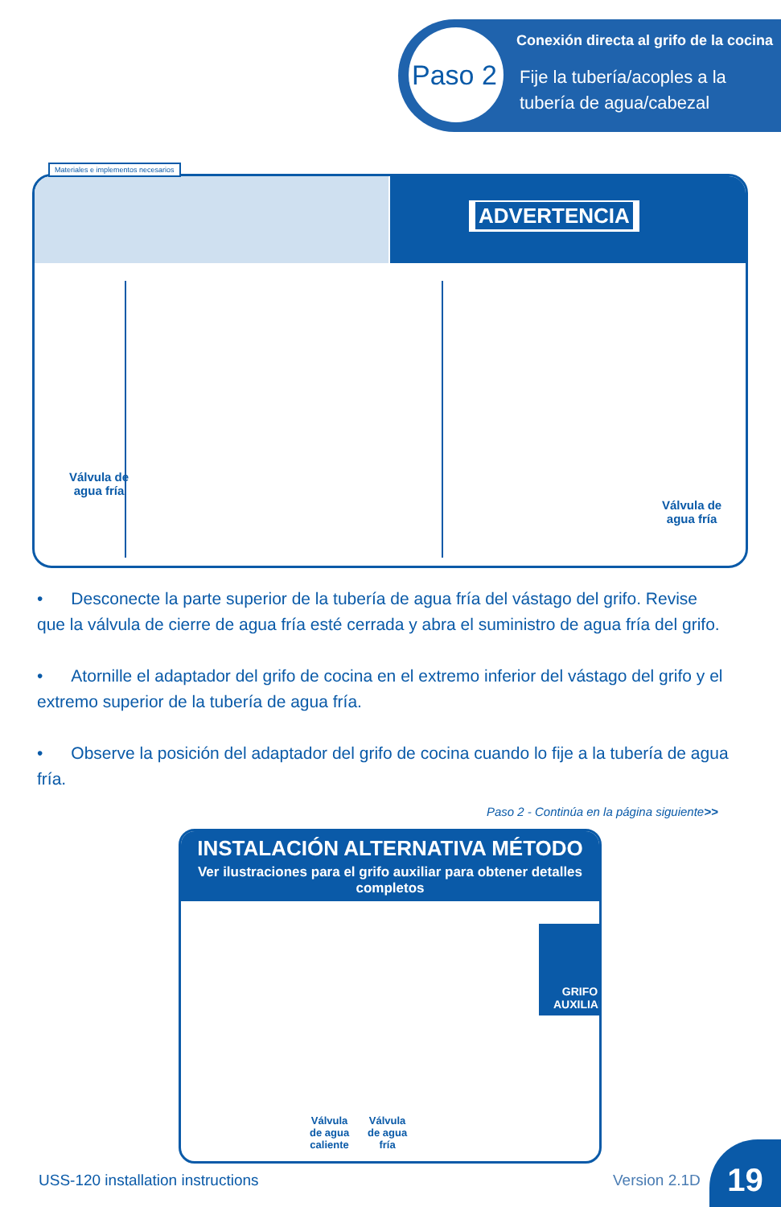Paso 2
Conexión directa al grifo de la cocina
Fije la tubería/acoples a la
tubería de agua/cabezal
Materiales e implementos necesarios
ADVERTENCIA
Válvula de
agua fría
Válvula de
agua fría
• Desconecte la parte superior de la tubería de agua fría del vástago del grifo. Revise que la válvula de cierre de agua fría esté cerrada y abra el suministro de agua fría del grifo.
• Atornille el adaptador del grifo de cocina en el extremo inferior del vástago del grifo y el extremo superior de la tubería de agua fría.
• Observe la posición del adaptador del grifo de cocina cuando lo fije a la tubería de agua fría.
Paso 2 - Continúa en la página siguiente>>
INSTALACIÓN ALTERNATIVA MÉTODO
Ver ilustraciones para el grifo auxiliar para obtener detalles completos
GRIFO
AUXILIAR
Válvula
de agua
caliente
Válvula
de agua
fría
USS-120 installation instructions
Version 2.1D
19